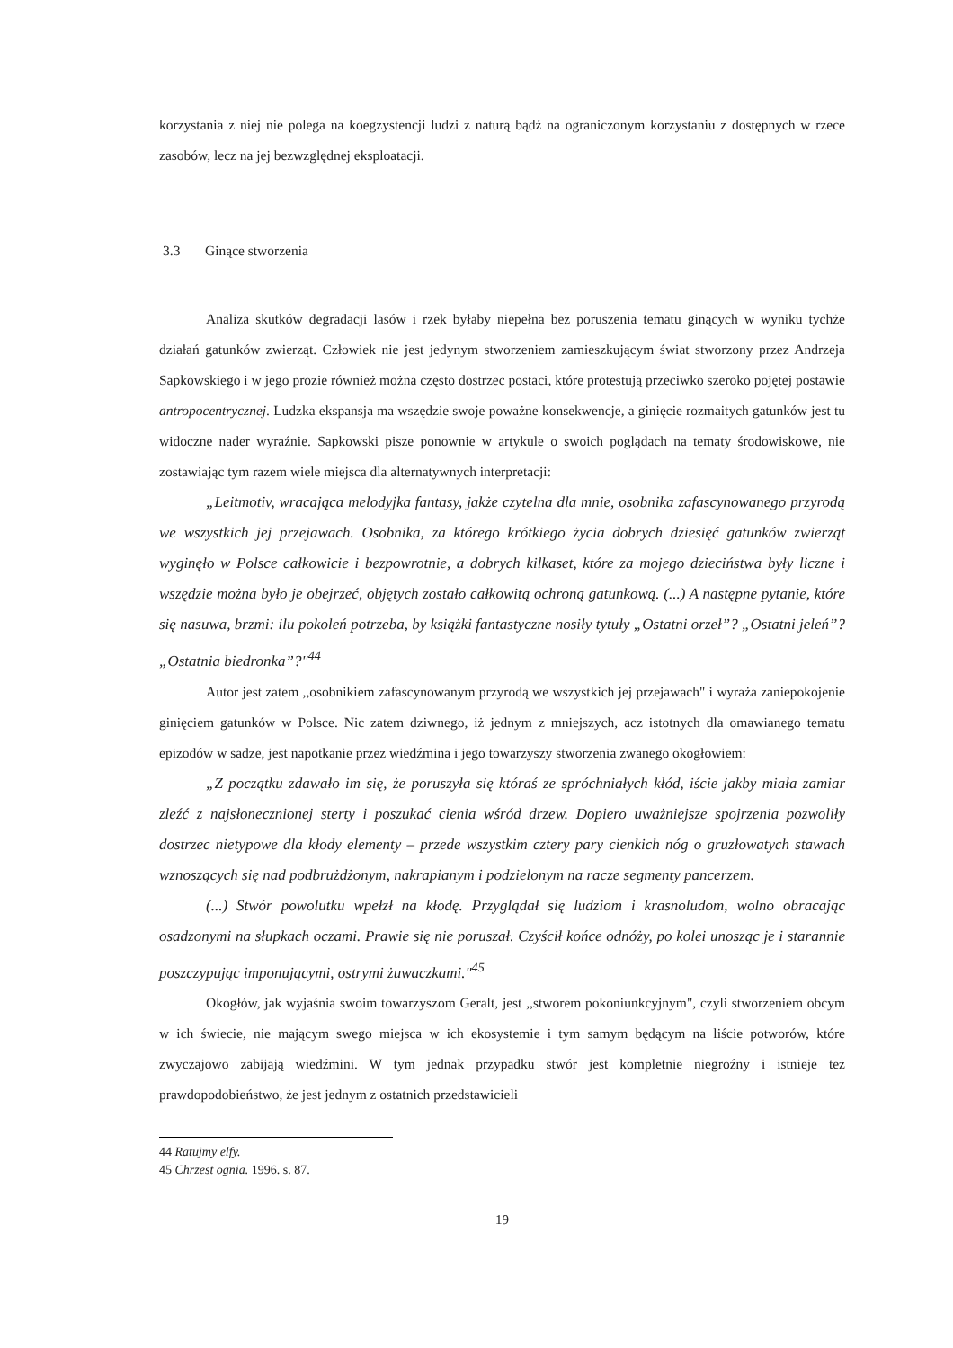korzystania z niej nie polega na koegzystencji ludzi z naturą bądź na ograniczonym korzystaniu z dostępnych w rzece zasobów, lecz na jej bezwzględnej eksploatacji.
3.3 Ginące stworzenia
Analiza skutków degradacji lasów i rzek byłaby niepełna bez poruszenia tematu ginących w wyniku tychże działań gatunków zwierząt. Człowiek nie jest jedynym stworzeniem zamieszkującym świat stworzony przez Andrzeja Sapkowskiego i w jego prozie również można często dostrzec postaci, które protestują przeciwko szeroko pojętej postawie antropocentrycznej. Ludzka ekspansja ma wszędzie swoje poważne konsekwencje, a ginięcie rozmaitych gatunków jest tu widoczne nader wyraźnie. Sapkowski pisze ponownie w artykule o swoich poglądach na tematy środowiskowe, nie zostawiając tym razem wiele miejsca dla alternatywnych interpretacji:
„Leitmotiv, wracająca melodyjka fantasy, jakże czytelna dla mnie, osobnika zafascynowanego przyrodą we wszystkich jej przejawach. Osobnika, za którego krótkiego życia dobrych dziesięć gatunków zwierząt wyginęło w Polsce całkowicie i bezpowrotnie, a dobrych kilkaset, które za mojego dzieciństwa były liczne i wszędzie można było je obejrzeć, objętych zostało całkowitą ochroną gatunkową. (...) A następne pytanie, które się nasuwa, brzmi: ilu pokoleń potrzeba, by książki fantastyczne nosiły tytuły „Ostatni orzeł”? „Ostatni jeleń”? „Ostatnia biedronka”?"<sup>44</sup>
Autor jest zatem ,,osobnikiem zafascynowanym przyrodą we wszystkich jej przejawach" i wyraża zaniepokojenie ginięciem gatunków w Polsce. Nic zatem dziwnego, iż jednym z mniejszych, acz istotnych dla omawianego tematu epizodów w sadze, jest napotkanie przez wiedźmina i jego towarzyszy stworzenia zwanego okogłowiem:
„Z początku zdawało im się, że poruszyła się któraś ze spróchniałych kłód, iście jakby miała zamiar zleźć z najsłonecznionej sterty i poszukać cienia wśród drzew. Dopiero uważniejsze spojrzenia pozwoliły dostrzec nietypowe dla kłody elementy – przede wszystkim cztery pary cienkich nóg o gruzłowatych stawach wznoszących się nad podbrużdżonym, nakrapianym i podzielonym na racze segmenty pancerzem.
(...) Stwór powolutku wpełzł na kłodę. Przyglądał się ludziom i krasnoludom, wolno obracając osadzonymi na słupkach oczami. Prawie się nie poruszał. Czyścił końce odnóży, po kolei unosząc je i starannie poszczypując imponującymi, ostrymi żuwaczkami."<sup>45</sup>
Okogłów, jak wyjaśnia swoim towarzyszom Geralt, jest ,,stworem pokoniunkcyjnym", czyli stworzeniem obcym w ich świecie, nie mającym swego miejsca w ich ekosystemie i tym samym będącym na liście potworów, które zwyczajowo zabijają wiedźmini. W tym jednak przypadku stwór jest kompletnie niegroźny i istnieje też prawdopodobieństwo, że jest jednym z ostatnich przedstawicieli
44 Ratujmy elfy.
45 Chrzest ognia. 1996. s. 87.
19